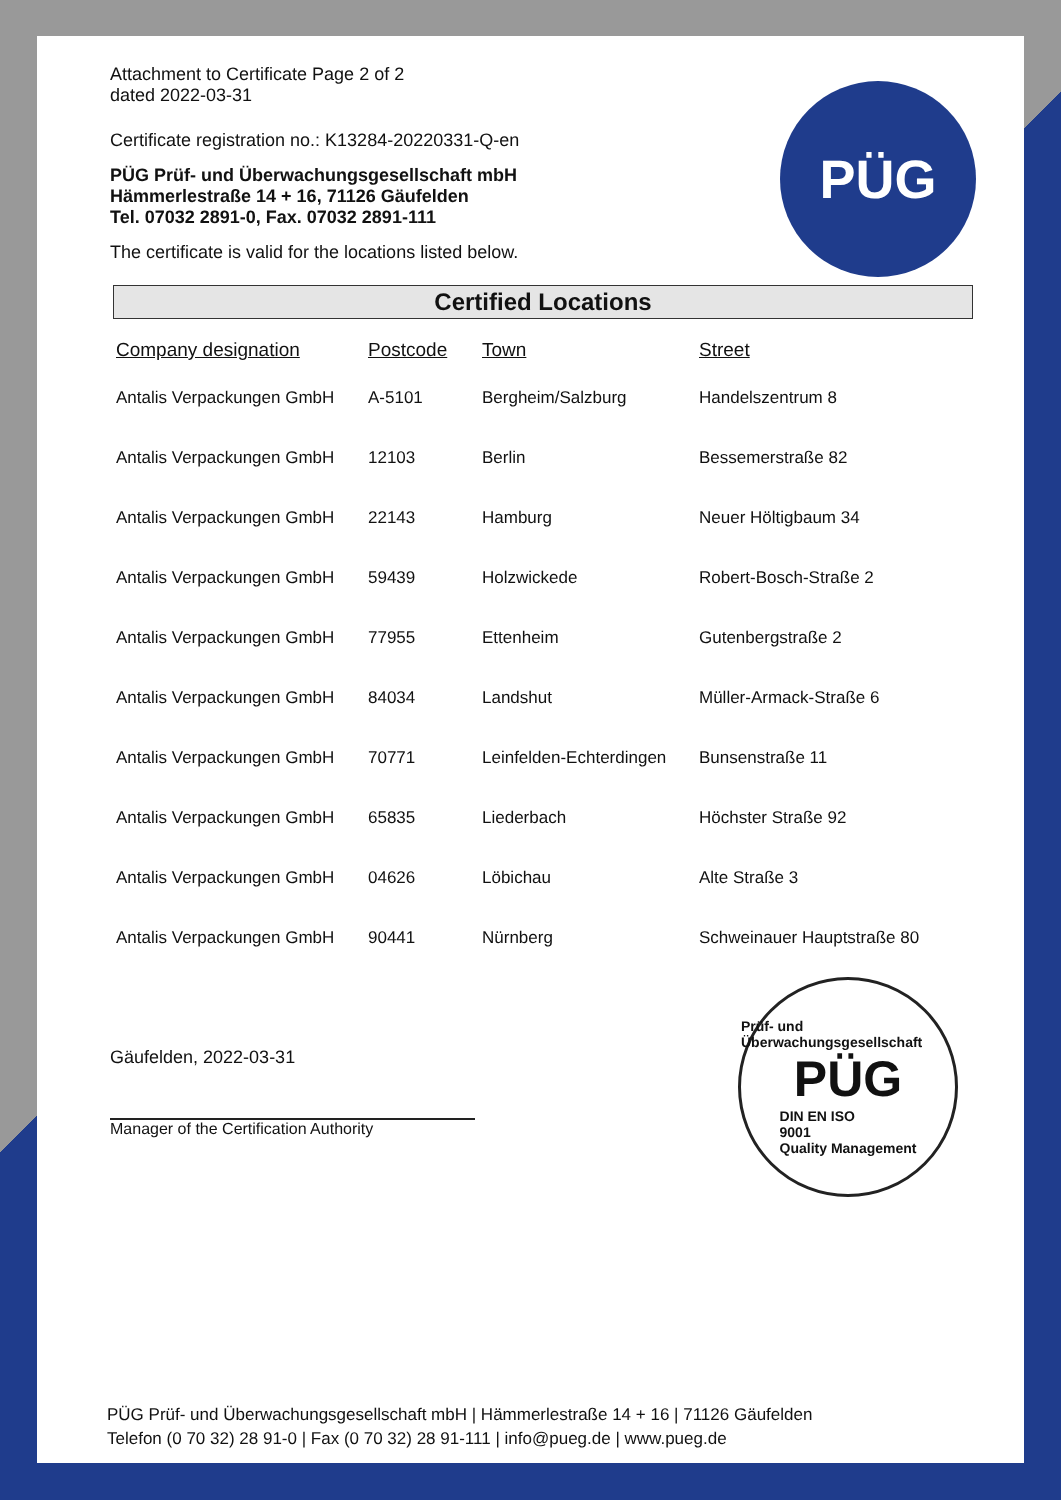Attachment to Certificate Page 2 of 2
dated 2022-03-31
Certificate registration no.: K13284-20220331-Q-en
PÜG Prüf- und Überwachungsgesellschaft mbH
Hämmerlestraße 14 + 16, 71126 Gäufelden
Tel. 07032 2891-0, Fax. 07032 2891-111
The certificate is valid for the locations listed below.
PÜG
Certified Locations
| Company designation | Postcode | Town | Street |
| --- | --- | --- | --- |
| Antalis Verpackungen GmbH | A-5101 | Bergheim/Salzburg | Handelszentrum 8 |
| Antalis Verpackungen GmbH | 12103 | Berlin | Bessemerstraße 82 |
| Antalis Verpackungen GmbH | 22143 | Hamburg | Neuer Höltigbaum 34 |
| Antalis Verpackungen GmbH | 59439 | Holzwickede | Robert-Bosch-Straße 2 |
| Antalis Verpackungen GmbH | 77955 | Ettenheim | Gutenbergstraße 2 |
| Antalis Verpackungen GmbH | 84034 | Landshut | Müller-Armack-Straße 6 |
| Antalis Verpackungen GmbH | 70771 | Leinfelden-Echterdingen | Bunsenstraße 11 |
| Antalis Verpackungen GmbH | 65835 | Liederbach | Höchster Straße 92 |
| Antalis Verpackungen GmbH | 04626 | Löbichau | Alte Straße 3 |
| Antalis Verpackungen GmbH | 90441 | Nürnberg | Schweinauer Hauptstraße 80 |
Gäufelden, 2022-03-31
Manager of the Certification Authority
Prüf- und Überwachungsgesellschaft
PÜG
DIN EN ISO
9001
Quality Management
PÜG Prüf- und Überwachungsgesellschaft mbH | Hämmerlestraße 14 + 16 | 71126 Gäufelden
Telefon (0 70 32) 28 91-0 | Fax (0 70 32) 28 91-111 | info@pueg.de | www.pueg.de